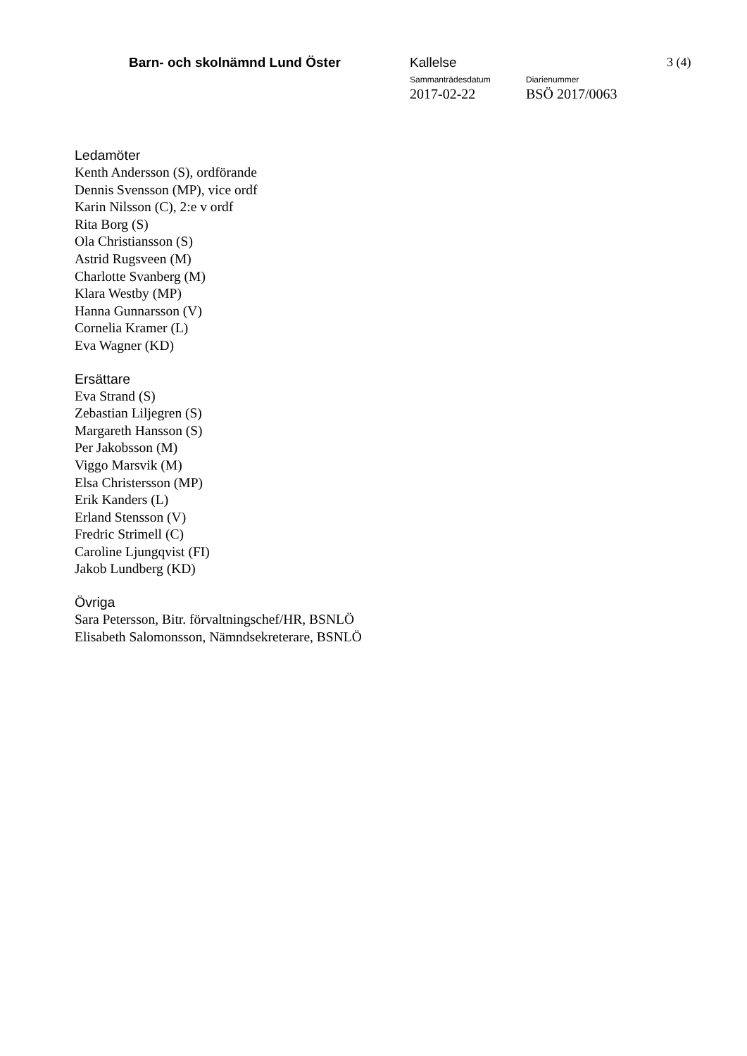Barn- och skolnämnd Lund Öster Kallelse
Sammanträdesdatum
2017-02-22
Diarienummer
BSÖ 2017/0063
3 (4)
Ledamöter
Kenth Andersson (S), ordförande
Dennis Svensson (MP), vice ordf
Karin Nilsson (C), 2:e v ordf
Rita Borg (S)
Ola Christiansson (S)
Astrid Rugsveen (M)
Charlotte Svanberg (M)
Klara Westby (MP)
Hanna Gunnarsson (V)
Cornelia Kramer (L)
Eva Wagner (KD)
Ersättare
Eva Strand (S)
Zebastian Liljegren (S)
Margareth Hansson (S)
Per Jakobsson (M)
Viggo Marsvik (M)
Elsa Christersson (MP)
Erik Kanders (L)
Erland Stensson (V)
Fredric Strimell (C)
Caroline Ljungqvist (FI)
Jakob Lundberg (KD)
Övriga
Sara Petersson, Bitr. förvaltningschef/HR, BSNLÖ
Elisabeth Salomonsson, Nämndsekreterare, BSNLÖ